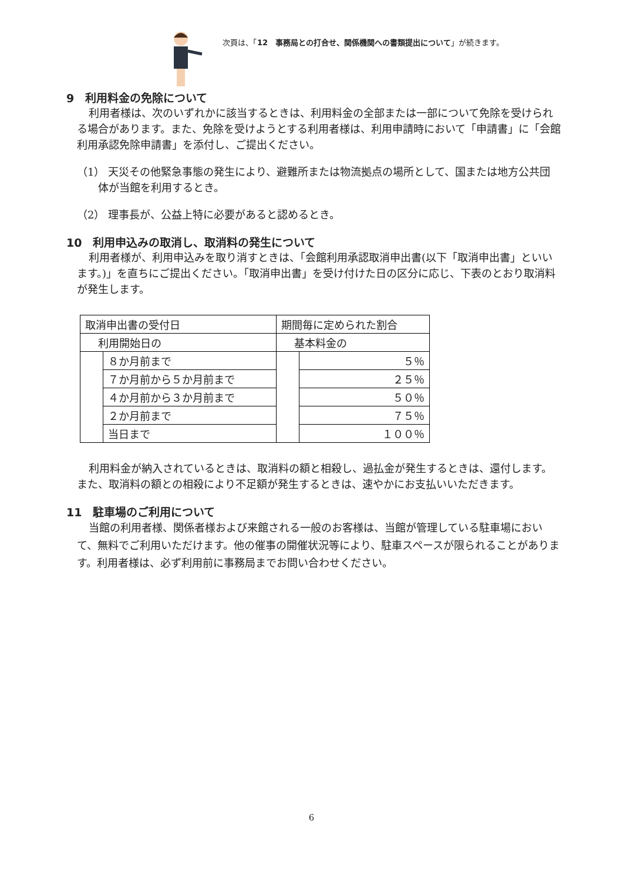次頁は、「12　事務局との打合せ、関係機関への書類提出について」が続きます。
9　利用料金の免除について
利用者様は、次のいずれかに該当するときは、利用料金の全部または一部について免除を受けられる場合があります。また、免除を受けようとする利用者様は、利用申請時において「申請書」に「会館利用承認免除申請書」を添付し、ご提出ください。
（1） 天災その他緊急事態の発生により、避難所または物流拠点の場所として、国または地方公共団体が当館を利用するとき。
（2） 理事長が、公益上特に必要があると認めるとき。
10　利用申込みの取消し、取消料の発生について
利用者様が、利用申込みを取り消すときは、「会館利用承認取消申出書(以下「取消申出書」といいます。)」を直ちにご提出ください。「取消申出書」を受け付けた日の区分に応じ、下表のとおり取消料が発生します。
| 取消申出書の受付日 | | 期間毎に定められた割合 | |
| 利用開始日の | | 基本料金の | |
| | ８か月前まで | | ５％ |
| | ７か月前から５か月前まで | | ２５％ |
| | ４か月前から３か月前まで | | ５０％ |
| | ２か月前まで | | ７５％ |
| | 当日まで | | １００％ |
利用料金が納入されているときは、取消料の額と相殺し、過払金が発生するときは、還付します。また、取消料の額との相殺により不足額が発生するときは、速やかにお支払いいただきます。
11　駐車場のご利用について
当館の利用者様、関係者様および来館される一般のお客様は、当館が管理している駐車場において、無料でご利用いただけます。他の催事の開催状況等により、駐車スペースが限られることがあります。利用者様は、必ず利用前に事務局までお問い合わせください。
6